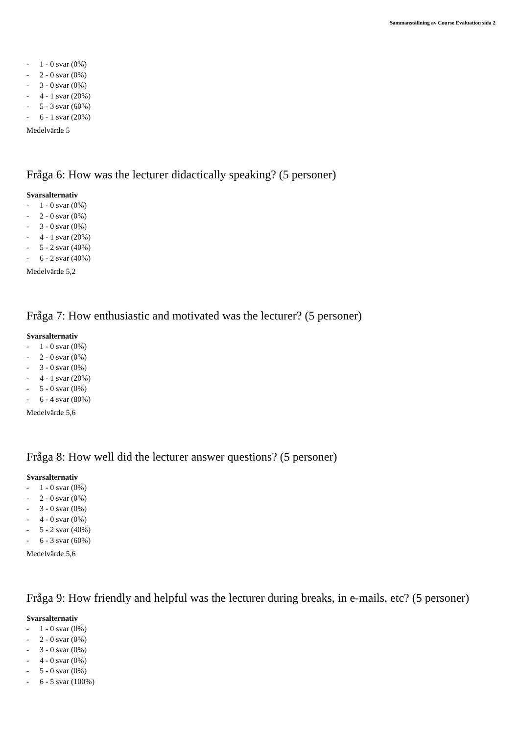Sammanställning av Course Evaluation sida 2
- 1 - 0 svar (0%)
- 2 - 0 svar (0%)
- 3 - 0 svar (0%)
- 4 - 1 svar (20%)
- 5 - 3 svar (60%)
- 6 - 1 svar (20%)
Medelvärde 5
Fråga 6: How was the lecturer didactically speaking? (5 personer)
Svarsalternativ
- 1 - 0 svar (0%)
- 2 - 0 svar (0%)
- 3 - 0 svar (0%)
- 4 - 1 svar (20%)
- 5 - 2 svar (40%)
- 6 - 2 svar (40%)
Medelvärde 5,2
Fråga 7: How enthusiastic and motivated was the lecturer? (5 personer)
Svarsalternativ
- 1 - 0 svar (0%)
- 2 - 0 svar (0%)
- 3 - 0 svar (0%)
- 4 - 1 svar (20%)
- 5 - 0 svar (0%)
- 6 - 4 svar (80%)
Medelvärde 5,6
Fråga 8: How well did the lecturer answer questions? (5 personer)
Svarsalternativ
- 1 - 0 svar (0%)
- 2 - 0 svar (0%)
- 3 - 0 svar (0%)
- 4 - 0 svar (0%)
- 5 - 2 svar (40%)
- 6 - 3 svar (60%)
Medelvärde 5,6
Fråga 9: How friendly and helpful was the lecturer during breaks, in e-mails, etc? (5 personer)
Svarsalternativ
- 1 - 0 svar (0%)
- 2 - 0 svar (0%)
- 3 - 0 svar (0%)
- 4 - 0 svar (0%)
- 5 - 0 svar (0%)
- 6 - 5 svar (100%)